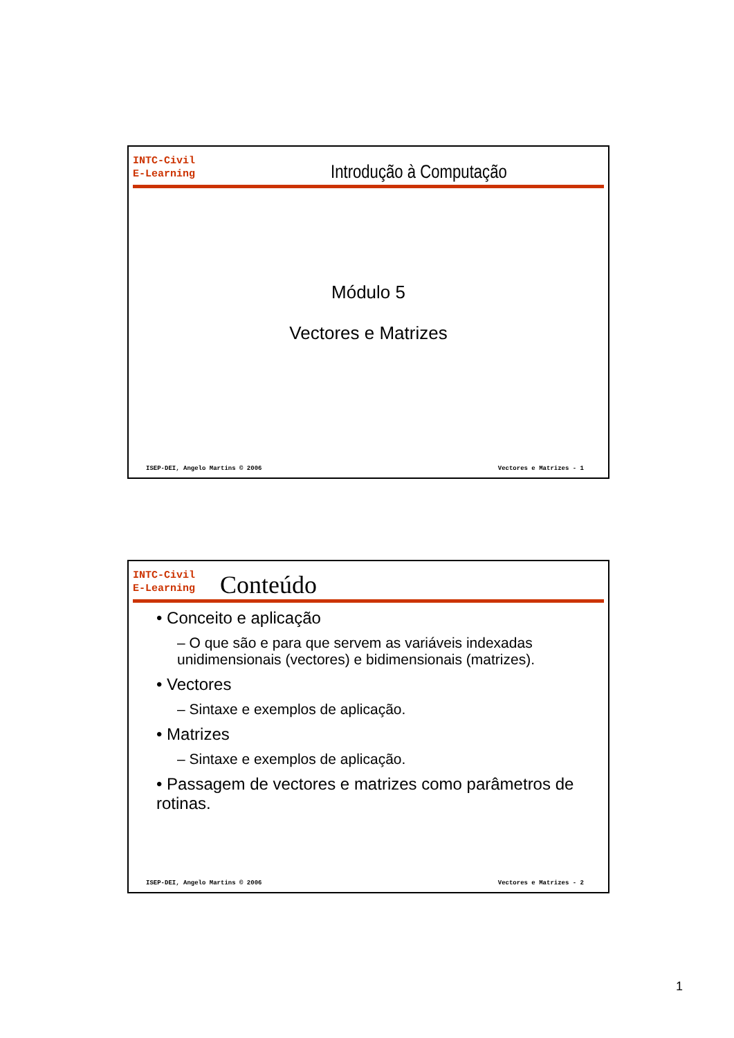INTC-Civil
E-Learning
Introdução à Computação
Módulo 5
Vectores e Matrizes
ISEP-DEI, Angelo Martins © 2006 Vectores e Matrizes - 1
INTC-Civil
E-Learning
Conteúdo
• Conceito e aplicação
– O que são e para que servem as variáveis indexadas unidimensionais (vectores) e bidimensionais (matrizes).
• Vectores
– Sintaxe e exemplos de aplicação.
• Matrizes
– Sintaxe e exemplos de aplicação.
• Passagem de vectores e matrizes como parâmetros de rotinas.
ISEP-DEI, Angelo Martins © 2006 Vectores e Matrizes - 2
1